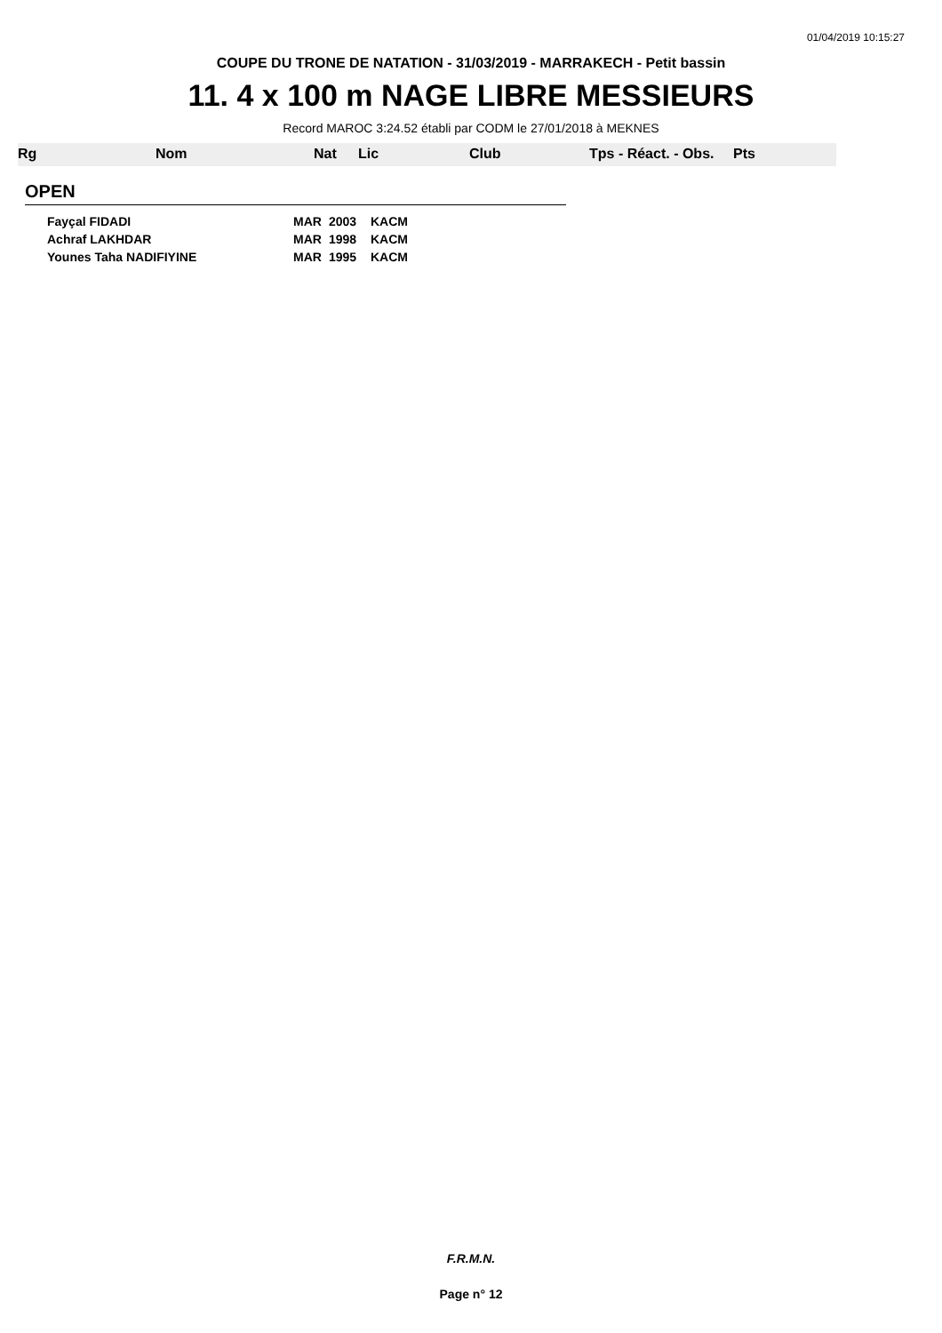01/04/2019 10:15:27
COUPE DU TRONE DE NATATION - 31/03/2019 - MARRAKECH - Petit bassin
11. 4 x 100 m NAGE LIBRE MESSIEURS
Record MAROC 3:24.52 établi par CODM le 27/01/2018 à MEKNES
| Rg | Nom | Nat | Lic | Club | Tps - Réact. - Obs. | Pts |
| --- | --- | --- | --- | --- | --- | --- |
OPEN
| Fayçal FIDADI | MAR | 2003 | KACM |
| Achraf LAKHDAR | MAR | 1998 | KACM |
| Younes Taha NADIFIYINE | MAR | 1995 | KACM |
F.R.M.N.
Page n° 12